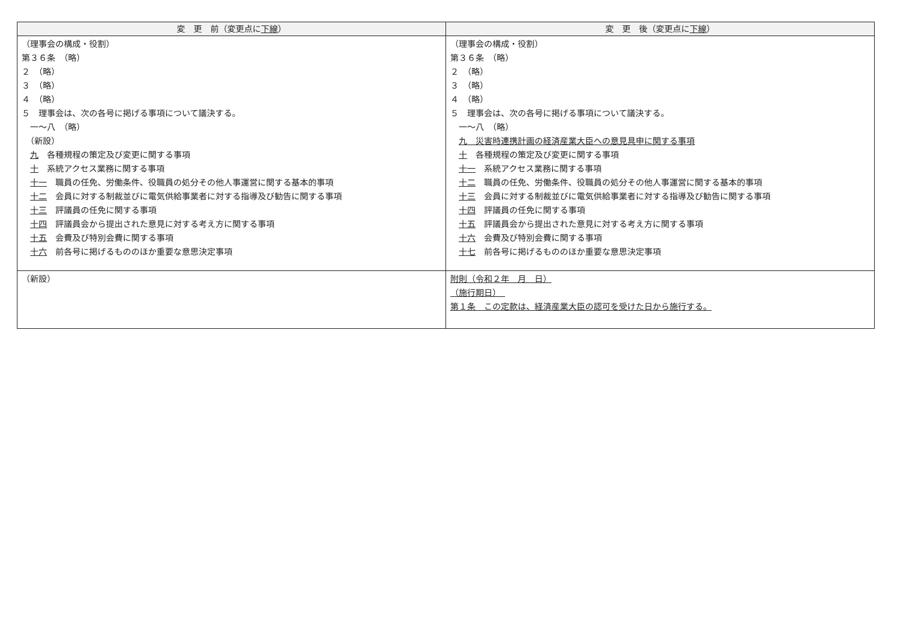| 変 更 前（変更点に 下線 ） | 変 更 後（変更点に 下線 ） |
| --- | --- |
| （理事会の構成・役割） 第３６条 （略） ２ （略） ３ （略） ４ （略） ５ 理事会は、次の各号に掲げる事項について議決する。 一～八 （略） （新設） 九 各種規程の策定及び変更に関する事項 十 系統アクセス業務に関する事項 十一 職員の任免、労働条件、役職員の処分その他人事運営に関する基本的事項 十二 会員に対する制裁並びに電気供給事業者に対する指導及び勧告に関する事項 十三 評議員の任免に関する事項 十四 評議員会から提出された意見に対する考え方に関する事項 十五 会費及び特別会費に関する事項 十六 前各号に掲げるもののほか重要な意思決定事項 | （理事会の構成・役割） 第３６条 （略） ２ （略） ３ （略） ４ （略） ５ 理事会は、次の各号に掲げる事項について議決する。 一～八 （略） 九 災害時連携計画の経済産業大臣への意見具申に関する事項 十 各種規程の策定及び変更に関する事項 十一 系統アクセス業務に関する事項 十二 職員の任免、労働条件、役職員の処分その他人事運営に関する基本的事項 十三 会員に対する制裁並びに電気供給事業者に対する指導及び勧告に関する事項 十四 評議員の任免に関する事項 十五 評議員会から提出された意見に対する考え方に関する事項 十六 会費及び特別会費に関する事項 十七 前各号に掲げるもののほか重要な意思決定事項 |
| （新設） | 附則（令和２年 月 日） （施行期日） 第１条 この定款は、経済産業大臣の認可を受けた日から施行する。 |